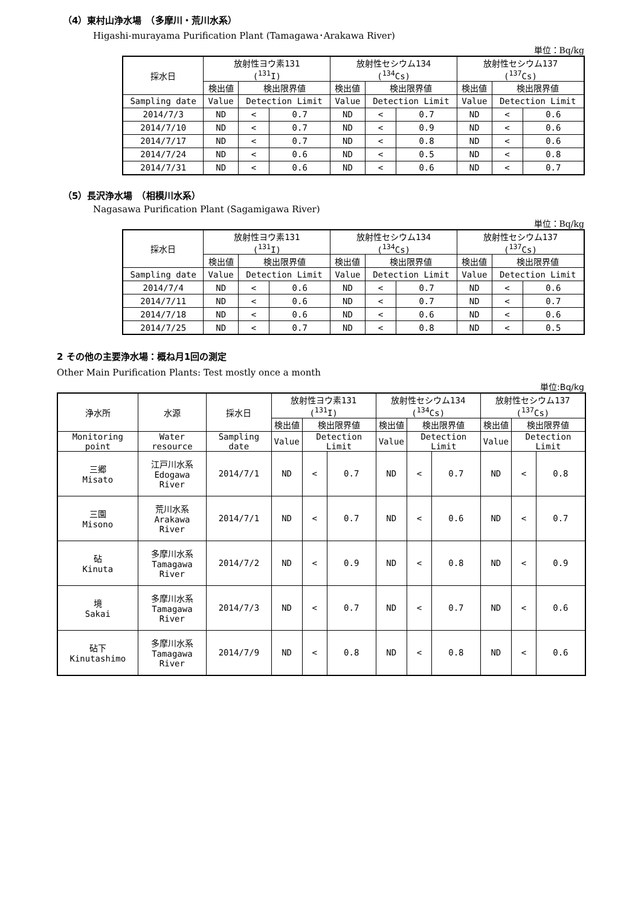（4）東村山浄水場　（多摩川・荒川水系）
Higashi-murayama Purification Plant (Tamagawa･Arakawa River)
単位：Bq/kg
| 採水日 | 放射性ヨウ素131 (<sup>131</sup>I) | | | 放射性セシウム134 (<sup>134</sup>Cs) | | | 放射性セシウム137 (<sup>137</sup>Cs) | | |
| --- | --- | --- | --- | --- | --- | --- | --- | --- | --- |
| | 検出値 | 検出限界値 | | 検出値 | 検出限界値 | | 検出値 | 検出限界値 | |
| Sampling date | Value | Detection Limit | | Value | Detection Limit | | Value | Detection Limit | |
| 2014/7/3 | ND | < | 0.7 | ND | < | 0.7 | ND | < | 0.6 |
| 2014/7/10 | ND | < | 0.7 | ND | < | 0.9 | ND | < | 0.6 |
| 2014/7/17 | ND | < | 0.7 | ND | < | 0.8 | ND | < | 0.6 |
| 2014/7/24 | ND | < | 0.6 | ND | < | 0.5 | ND | < | 0.8 |
| 2014/7/31 | ND | < | 0.6 | ND | < | 0.6 | ND | < | 0.7 |
（5）長沢浄水場　（相模川水系）
Nagasawa Purification Plant (Sagamigawa River)
単位：Bq/kg
| 採水日 | 放射性ヨウ素131 (<sup>131</sup>I) | | | 放射性セシウム134 (<sup>134</sup>Cs) | | | 放射性セシウム137 (<sup>137</sup>Cs) | | |
| --- | --- | --- | --- | --- | --- | --- | --- | --- | --- |
| | 検出値 | 検出限界値 | | 検出値 | 検出限界値 | | 検出値 | 検出限界値 | |
| Sampling date | Value | Detection Limit | | Value | Detection Limit | | Value | Detection Limit | |
| 2014/7/4 | ND | < | 0.6 | ND | < | 0.7 | ND | < | 0.6 |
| 2014/7/11 | ND | < | 0.6 | ND | < | 0.7 | ND | < | 0.7 |
| 2014/7/18 | ND | < | 0.6 | ND | < | 0.6 | ND | < | 0.6 |
| 2014/7/25 | ND | < | 0.7 | ND | < | 0.8 | ND | < | 0.5 |
2 その他の主要浄水場：概ね月1回の測定
Other Main Purification Plants: Test mostly once a month
単位:Bq/kg
| 浄水所 | 水源 | 採水日 | 放射性ヨウ素131 (<sup>131</sup>I) | | | 放射性セシウム134 (<sup>134</sup>Cs) | | | 放射性セシウム137 (<sup>137</sup>Cs) | | |
| --- | --- | --- | --- | --- | --- | --- | --- | --- | --- | --- | --- |
| | | | 検出値 | 検出限界値 | | 検出値 | 検出限界値 | | 検出値 | 検出限界値 | |
| Monitoring point | Water resource | Sampling date | Value | Detection Limit | | Value | Detection Limit | | Value | Detection Limit | |
| 三郷 Misato | 江戸川水系 Edogawa River | 2014/7/1 | ND | < | 0.7 | ND | < | 0.7 | ND | < | 0.8 |
| 三園 Misono | 荒川水系 Arakawa River | 2014/7/1 | ND | < | 0.7 | ND | < | 0.6 | ND | < | 0.7 |
| 砧 Kinuta | 多摩川水系 Tamagawa River | 2014/7/2 | ND | < | 0.9 | ND | < | 0.8 | ND | < | 0.9 |
| 境 Sakai | 多摩川水系 Tamagawa River | 2014/7/3 | ND | < | 0.7 | ND | < | 0.7 | ND | < | 0.6 |
| 砧下 Kinutashimo | 多摩川水系 Tamagawa River | 2014/7/9 | ND | < | 0.8 | ND | < | 0.8 | ND | < | 0.6 |